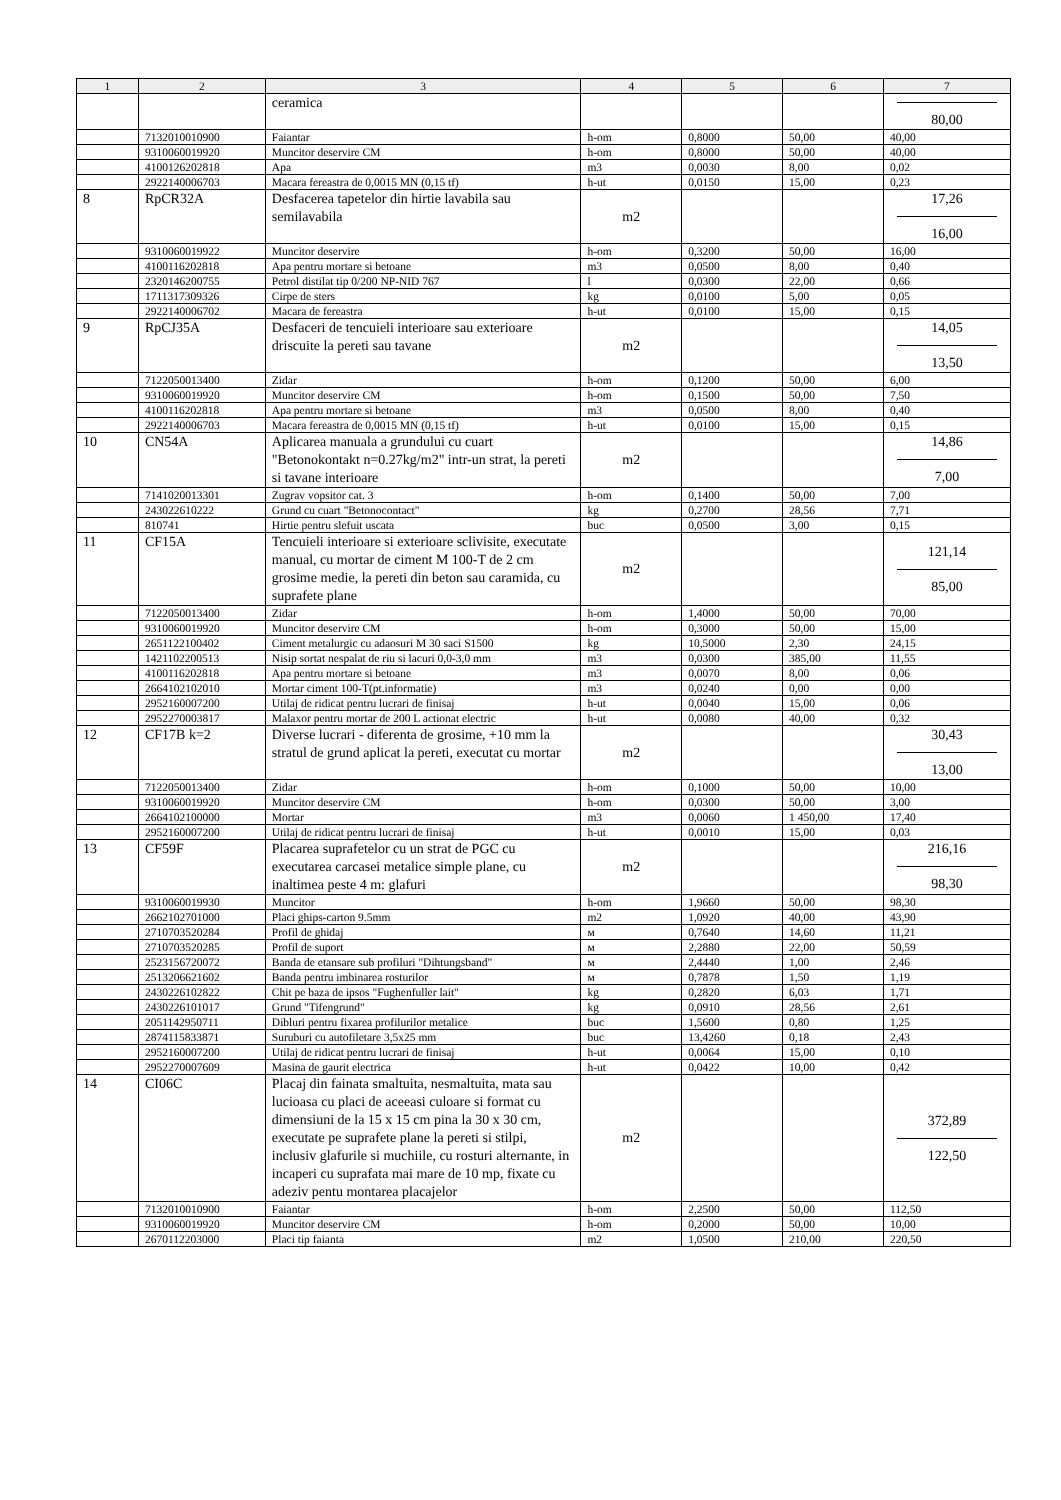| 1 | 2 | 3 | 4 | 5 | 6 | 7 |
| --- | --- | --- | --- | --- | --- | --- |
| | | ceramica | | | | 80,00 |
| | 7132010010900 | Faiantar | h-om | 0,8000 | 50,00 | 40,00 |
| | 9310060019920 | Muncitor deservire CM | h-om | 0,8000 | 50,00 | 40,00 |
| | 4100126202818 | Apa | m3 | 0,0030 | 8,00 | 0,02 |
| | 2922140006703 | Macara fereastra de 0,0015 MN (0,15 tf) | h-ut | 0,0150 | 15,00 | 0,23 |
| 8 | RpCR32A | Desfacerea tapetelor din hirtie lavabila sau semilavabila | m2 | | | 17,26 16,00 |
| | 9310060019922 | Muncitor deservire | h-om | 0,3200 | 50,00 | 16,00 |
| | 4100116202818 | Apa pentru mortare si betoane | m3 | 0,0500 | 8,00 | 0,40 |
| | 2320146200755 | Petrol distilat tip 0/200 NP-NID 767 | l | 0,0300 | 22,00 | 0,66 |
| | 1711317309326 | Cirpe de sters | kg | 0,0100 | 5,00 | 0,05 |
| | 2922140006702 | Macara de fereastra | h-ut | 0,0100 | 15,00 | 0,15 |
| 9 | RpCJ35A | Desfaceri de tencuieli interioare sau exterioare driscuite la pereti sau tavane | m2 | | | 14,05 13,50 |
| | 7122050013400 | Zidar | h-om | 0,1200 | 50,00 | 6,00 |
| | 9310060019920 | Muncitor deservire CM | h-om | 0,1500 | 50,00 | 7,50 |
| | 4100116202818 | Apa pentru mortare si betoane | m3 | 0,0500 | 8,00 | 0,40 |
| | 2922140006703 | Macara fereastra de 0,0015 MN (0,15 tf) | h-ut | 0,0100 | 15,00 | 0,15 |
| 10 | CN54A | Aplicarea manuala a grundului cu cuart "Betonokontakt n=0.27kg/m2" intr-un strat, la pereti si tavane interioare | m2 | | | 14,86 7,00 |
| | 7141020013301 | Zugrav vopsitor cat. 3 | h-om | 0,1400 | 50,00 | 7,00 |
| | 243022610222 | Grund cu cuart "Betonocontact" | kg | 0,2700 | 28,56 | 7,71 |
| | 810741 | Hirtie pentru slefuit uscata | buc | 0,0500 | 3,00 | 0,15 |
| 11 | CF15A | Tencuieli interioare si exterioare sclivisite, executate manual, cu mortar de ciment M 100-T de 2 cm grosime medie, la pereti din beton sau caramida, cu suprafete plane | m2 | | | 121,14 85,00 |
| | 7122050013400 | Zidar | h-om | 1,4000 | 50,00 | 70,00 |
| | 9310060019920 | Muncitor deservire CM | h-om | 0,3000 | 50,00 | 15,00 |
| | 2651122100402 | Ciment metalurgic cu adaosuri M 30 saci S1500 | kg | 10,5000 | 2,30 | 24,15 |
| | 1421102200513 | Nisip sortat nespalat de riu si lacuri 0,0-3,0 mm | m3 | 0,0300 | 385,00 | 11,55 |
| | 4100116202818 | Apa pentru mortare si betoane | m3 | 0,0070 | 8,00 | 0,06 |
| | 2664102102010 | Mortar ciment 100-T(pt.informatie) | m3 | 0,0240 | 0,00 | 0,00 |
| | 2952160007200 | Utilaj de ridicat pentru lucrari de finisaj | h-ut | 0,0040 | 15,00 | 0,06 |
| | 2952270003817 | Malaxor pentru mortar de 200 L actionat electric | h-ut | 0,0080 | 40,00 | 0,32 |
| 12 | CF17B k=2 | Diverse lucrari - diferenta de grosime, +10 mm la stratul de grund aplicat la pereti, executat cu mortar | m2 | | | 30,43 13,00 |
| | 7122050013400 | Zidar | h-om | 0,1000 | 50,00 | 10,00 |
| | 9310060019920 | Muncitor deservire CM | h-om | 0,0300 | 50,00 | 3,00 |
| | 2664102100000 | Mortar | m3 | 0,0060 | 1 450,00 | 17,40 |
| | 2952160007200 | Utilaj de ridicat pentru lucrari de finisaj | h-ut | 0,0010 | 15,00 | 0,03 |
| 13 | CF59F | Placarea suprafetelor cu un strat de PGC cu executarea carcasei metalice simple plane, cu inaltimea peste 4 m: glafuri | m2 | | | 216,16 98,30 |
| | 9310060019930 | Muncitor | h-om | 1,9660 | 50,00 | 98,30 |
| | 2662102701000 | Placi ghips-carton 9.5mm | m2 | 1,0920 | 40,00 | 43,90 |
| | 2710703520284 | Profil de ghidaj | м | 0,7640 | 14,60 | 11,21 |
| | 2710703520285 | Profil de suport | м | 2,2880 | 22,00 | 50,59 |
| | 2523156720072 | Banda de etansare sub profiluri "Dihtungsband" | м | 2,4440 | 1,00 | 2,46 |
| | 2513206621602 | Banda pentru imbinarea rosturilor | м | 0,7878 | 1,50 | 1,19 |
| | 2430226102822 | Chit pe baza de ipsos "Fughenfuller lait" | kg | 0,2820 | 6,03 | 1,71 |
| | 2430226101017 | Grund "Tifengrund" | kg | 0,0910 | 28,56 | 2,61 |
| | 2051142950711 | Dibluri pentru fixarea profilurilor metalice | buc | 1,5600 | 0,80 | 1,25 |
| | 2874115833871 | Suruburi cu autofiletare 3,5x25 mm | buc | 13,4260 | 0,18 | 2,43 |
| | 2952160007200 | Utilaj de ridicat pentru lucrari de finisaj | h-ut | 0,0064 | 15,00 | 0,10 |
| | 2952270007609 | Masina de gaurit electrica | h-ut | 0,0422 | 10,00 | 0,42 |
| 14 | CI06C | Placaj din fainata smaltuita, nesmaltuita, mata sau lucioasa cu placi de aceeasi culoare si format cu dimensiuni de la 15 x 15 cm pina la 30 x 30 cm, executate pe suprafete plane la pereti si stilpi, inclusiv glafurile si muchiile, cu rosturi alternante, in incaperi cu suprafata mai mare de 10 mp, fixate cu adeziv pentu montarea placajelor | m2 | | | 372,89 122,50 |
| | 7132010010900 | Faiantar | h-om | 2,2500 | 50,00 | 112,50 |
| | 9310060019920 | Muncitor deservire CM | h-om | 0,2000 | 50,00 | 10,00 |
| | 2670112203000 | Placi tip faianta | m2 | 1,0500 | 210,00 | 220,50 |